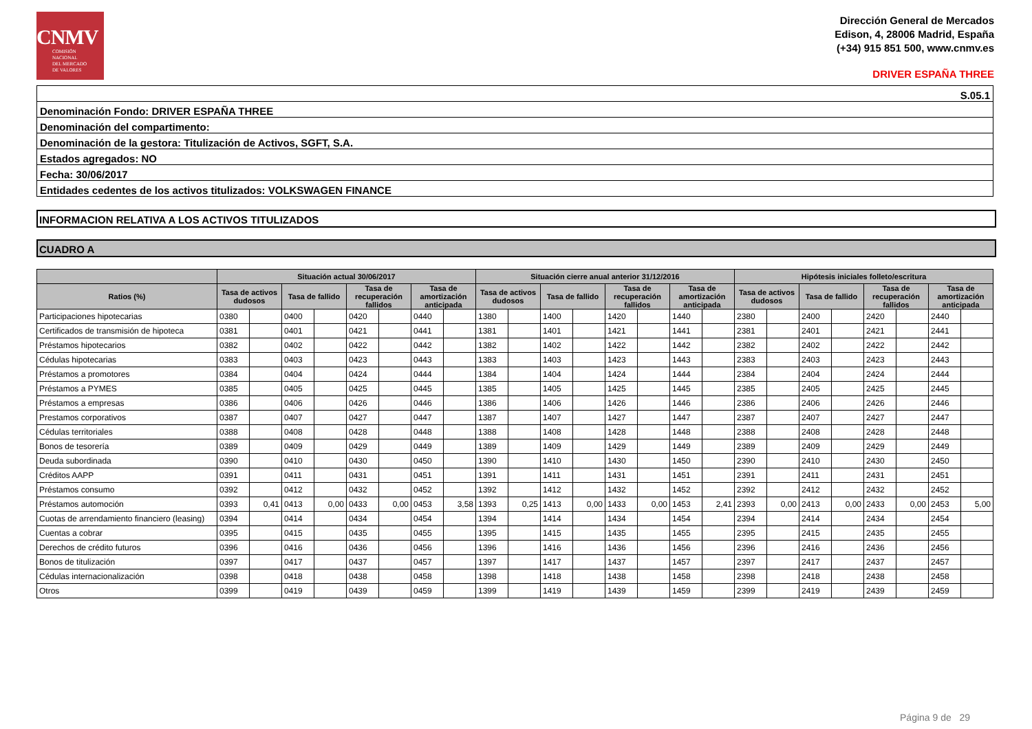CNMV
COMISIÓN
NACIONAL
DEL MERCADO
DE VALORES
Dirección General de Mercados
Edison, 4, 28006 Madrid, España
(+34) 915 851 500, www.cnmv.es
DRIVER ESPAÑA THREE
| S.05.1 |
| Denominación Fondo: DRIVER ESPAÑA THREE |
| Denominación del compartimento: |
| Denominación de la gestora: Titulización de Activos, SGFT, S.A. |
| Estados agregados: NO |
| Fecha: 30/06/2017 |
| Entidades cedentes de los activos titulizados: VOLKSWAGEN FINANCE |
INFORMACION RELATIVA A LOS ACTIVOS TITULIZADOS
CUADRO A
| | Situación actual 30/06/2017 | | | | | | | | Situación cierre anual anterior 31/12/2016 | | | | | | | | Hipótesis iniciales folleto/escritura | | | | | | | |
| --- | --- | --- | --- | --- | --- | --- | --- | --- | --- | --- | --- | --- | --- | --- | --- | --- | --- | --- | --- | --- | --- | --- | --- | --- |
| Ratios (%) | Tasa de activos dudosos | | Tasa de fallido | | Tasa de recuperación fallidos | | Tasa de amortización anticipada | | Tasa de activos dudosos | | Tasa de fallido | | Tasa de recuperación fallidos | | Tasa de amortización anticipada | | Tasa de activos dudosos | | Tasa de fallido | | Tasa de recuperación fallidos | | Tasa de amortización anticipada | |
| Participaciones hipotecarias | 0380 | | 0400 | | 0420 | | 0440 | | 1380 | | 1400 | | 1420 | | 1440 | | 2380 | | 2400 | | 2420 | | 2440 | |
| Certificados de transmisión de hipoteca | 0381 | | 0401 | | 0421 | | 0441 | | 1381 | | 1401 | | 1421 | | 1441 | | 2381 | | 2401 | | 2421 | | 2441 | |
| Préstamos hipotecarios | 0382 | | 0402 | | 0422 | | 0442 | | 1382 | | 1402 | | 1422 | | 1442 | | 2382 | | 2402 | | 2422 | | 2442 | |
| Cédulas hipotecarias | 0383 | | 0403 | | 0423 | | 0443 | | 1383 | | 1403 | | 1423 | | 1443 | | 2383 | | 2403 | | 2423 | | 2443 | |
| Préstamos a promotores | 0384 | | 0404 | | 0424 | | 0444 | | 1384 | | 1404 | | 1424 | | 1444 | | 2384 | | 2404 | | 2424 | | 2444 | |
| Préstamos a PYMES | 0385 | | 0405 | | 0425 | | 0445 | | 1385 | | 1405 | | 1425 | | 1445 | | 2385 | | 2405 | | 2425 | | 2445 | |
| Préstamos a empresas | 0386 | | 0406 | | 0426 | | 0446 | | 1386 | | 1406 | | 1426 | | 1446 | | 2386 | | 2406 | | 2426 | | 2446 | |
| Prestamos corporativos | 0387 | | 0407 | | 0427 | | 0447 | | 1387 | | 1407 | | 1427 | | 1447 | | 2387 | | 2407 | | 2427 | | 2447 | |
| Cédulas territoriales | 0388 | | 0408 | | 0428 | | 0448 | | 1388 | | 1408 | | 1428 | | 1448 | | 2388 | | 2408 | | 2428 | | 2448 | |
| Bonos de tesorería | 0389 | | 0409 | | 0429 | | 0449 | | 1389 | | 1409 | | 1429 | | 1449 | | 2389 | | 2409 | | 2429 | | 2449 | |
| Deuda subordinada | 0390 | | 0410 | | 0430 | | 0450 | | 1390 | | 1410 | | 1430 | | 1450 | | 2390 | | 2410 | | 2430 | | 2450 | |
| Créditos AAPP | 0391 | | 0411 | | 0431 | | 0451 | | 1391 | | 1411 | | 1431 | | 1451 | | 2391 | | 2411 | | 2431 | | 2451 | |
| Préstamos consumo | 0392 | | 0412 | | 0432 | | 0452 | | 1392 | | 1412 | | 1432 | | 1452 | | 2392 | | 2412 | | 2432 | | 2452 | |
| Préstamos automoción | 0393 | 0,41 | 0413 | 0,00 | 0433 | 0,00 | 0453 | 3,58 | 1393 | 0,25 | 1413 | 0,00 | 1433 | 0,00 | 1453 | 2,41 | 2393 | 0,00 | 2413 | 0,00 | 2433 | 0,00 | 2453 | 5,00 |
| Cuotas de arrendamiento financiero (leasing) | 0394 | | 0414 | | 0434 | | 0454 | | 1394 | | 1414 | | 1434 | | 1454 | | 2394 | | 2414 | | 2434 | | 2454 | |
| Cuentas a cobrar | 0395 | | 0415 | | 0435 | | 0455 | | 1395 | | 1415 | | 1435 | | 1455 | | 2395 | | 2415 | | 2435 | | 2455 | |
| Derechos de crédito futuros | 0396 | | 0416 | | 0436 | | 0456 | | 1396 | | 1416 | | 1436 | | 1456 | | 2396 | | 2416 | | 2436 | | 2456 | |
| Bonos de titulización | 0397 | | 0417 | | 0437 | | 0457 | | 1397 | | 1417 | | 1437 | | 1457 | | 2397 | | 2417 | | 2437 | | 2457 | |
| Cédulas internacionalización | 0398 | | 0418 | | 0438 | | 0458 | | 1398 | | 1418 | | 1438 | | 1458 | | 2398 | | 2418 | | 2438 | | 2458 | |
| Otros | 0399 | | 0419 | | 0439 | | 0459 | | 1399 | | 1419 | | 1439 | | 1459 | | 2399 | | 2419 | | 2439 | | 2459 | |
Página 9 de 29